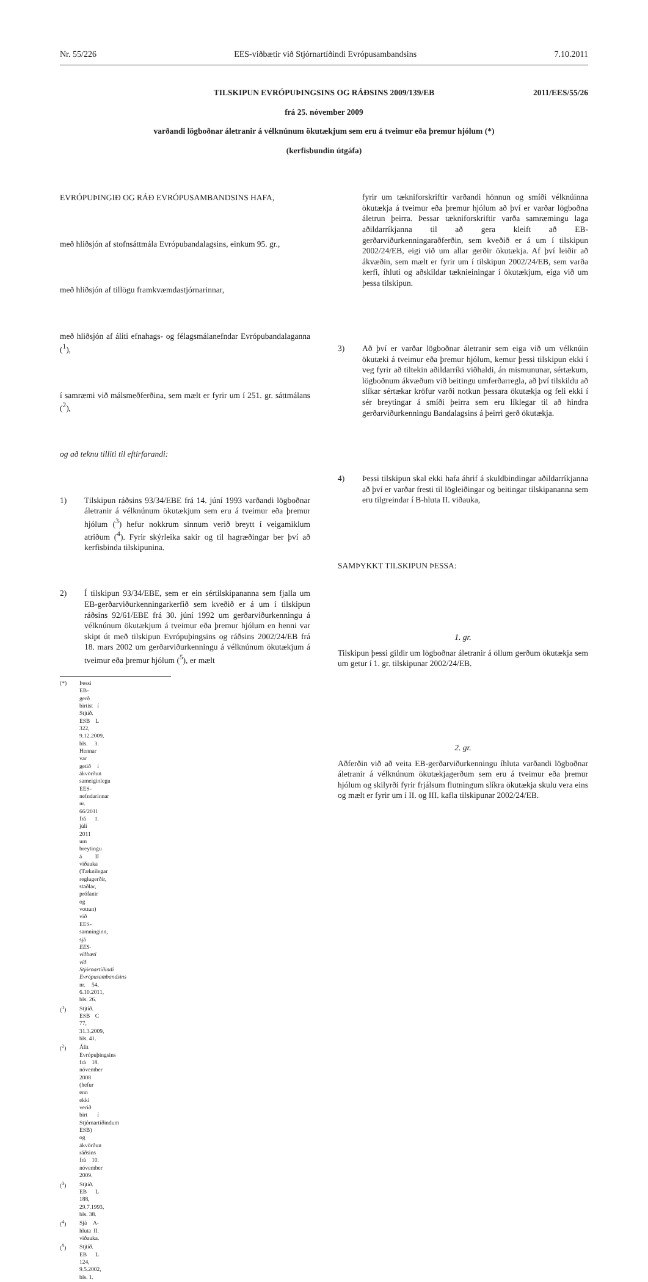Nr. 55/226 EES-viðbætir við Stjórnartíðindi Evrópusambandsins 7.10.2011
TILSKIPUN EVRÓPUÞINGSINS OG RÁÐSINS 2009/139/EB 2011/EES/55/26
frá 25. nóvember 2009
varðandi lögboðnar áletranir á vélknúnum ökutækjum sem eru á tveimur eða þremur hjólum (*)
(kerfisbundin útgáfa)
EVRÓPUÞINGIÐ OG RÁÐ EVRÓPUSAMBANDSINS HAFA,
með hliðsjón af stofnsáttmála Evrópubandalagsins, einkum 95. gr.,
með hliðsjón af tillögu framkvæmdastjórnarinnar,
með hliðsjón af áliti efnahags- og félagsmálanefndar Evrópubandalaganna (<sup>1</sup>),
í samræmi við málsmeðferðina, sem mælt er fyrir um í 251. gr. sáttmálans (<sup>2</sup>),
og að teknu tilliti til eftirfarandi:
1) Tilskipun ráðsins 93/34/EBE frá 14. júní 1993 varðandi lögboðnar áletranir á vélknúnum ökutækjum sem eru á tveimur eða þremur hjólum (<sup>3</sup>) hefur nokkrum sinnum verið breytt í veigamiklum atriðum (<sup>4</sup>). Fyrir skýrleika sakir og til hagræðingar ber því að kerfisbinda tilskipunina.
2) Í tilskipun 93/34/EBE, sem er ein sértilskipananna sem fjalla um EB-gerðarviðurkenningarkerfið sem kveðið er á um í tilskipun ráðsins 92/61/EBE frá 30. júní 1992 um gerðarviðurkenningu á vélknúnum ökutækjum á tveimur eða þremur hjólum en henni var skipt út með tilskipun Evrópuþingsins og ráðsins 2002/24/EB frá 18. mars 2002 um gerðarviðurkenningu á vélknúnum ökutækjum á tveimur eða þremur hjólum (<sup>5</sup>), er mælt
(*) Þessi EB-gerð birtist í Stjtíð. ESB L 322, 9.12.2009, bls. 3. Hennar var getið í ákvörðun sameiginlegu EES-nefndarinnar nr. 66/2011 frá 1. júlí 2011 um breytingu á II viðauka (Tæknilegar reglugerðir, staðlar, prófanir og vottun) við EES-samninginn, sjá EES-viðbæti við Stjórnartíðindi Evrópusambandsins nr. 54, 6.10.2011, bls. 26.
(<sup>1</sup>) Stjtíð. ESB C 77, 31.3.2009, bls. 41.
(<sup>2</sup>) Álit Evrópuþingsins frá 18. nóvember 2008 (hefur enn ekki verið birt í Stjórnartíðindum ESB) og ákvörðun ráðsins frá 10. nóvember 2009.
(<sup>3</sup>) Stjtíð. EB L 188, 29.7.1993, bls. 38.
(<sup>4</sup>) Sjá A-hluta II. viðauka.
(<sup>5</sup>) Stjtíð. EB L 124, 9.5.2002, bls. 1.
fyrir um tækniforskriftir varðandi hönnun og smíði vélknúinna ökutækja á tveimur eða þremur hjólum að því er varðar lögboðna áletrun þeirra. Þessar tækniforskriftir varða samræmingu laga aðildarríkjanna til að gera kleift að EB-gerðarviðurkenningaraðferðin, sem kveðið er á um í tilskipun 2002/24/EB, eigi við um allar gerðir ökutækja. Af því leiðir að ákvæðin, sem mælt er fyrir um í tilskipun 2002/24/EB, sem varða kerfi, íhluti og aðskildar tæknieiningar í ökutækjum, eiga við um þessa tilskipun.
3) Að því er varðar lögboðnar áletranir sem eiga við um vélknúin ökutæki á tveimur eða þremur hjólum, kemur þessi tilskipun ekki í veg fyrir að tiltekin aðildarríki viðhaldi, án mismununar, sértækum, lögboðnum ákvæðum við beitingu umferðarregla, að því tilskildu að slíkar sértækar kröfur varði notkun þessara ökutækja og feli ekki í sér breytingar á smíði þeirra sem eru líklegar til að hindra gerðarviðurkenningu Bandalagsins á þeirri gerð ökutækja.
4) Þessi tilskipun skal ekki hafa áhrif á skuldbindingar aðildarríkjanna að því er varðar fresti til lögleiðingar og beitingar tilskipananna sem eru tilgreindar í B-hluta II. viðauka,
SAMÞYKKT TILSKIPUN ÞESSA:
1. gr.
Tilskipun þessi gildir um lögboðnar áletranir á öllum gerðum ökutækja sem um getur í 1. gr. tilskipunar 2002/24/EB.
2. gr.
Aðferðin við að veita EB-gerðarviðurkenningu íhluta varðandi lögboðnar áletranir á vélknúnum ökutækjagerðum sem eru á tveimur eða þremur hjólum og skilyrði fyrir frjálsum flutningum slíkra ökutækja skulu vera eins og mælt er fyrir um í II. og III. kafla tilskipunar 2002/24/EB.